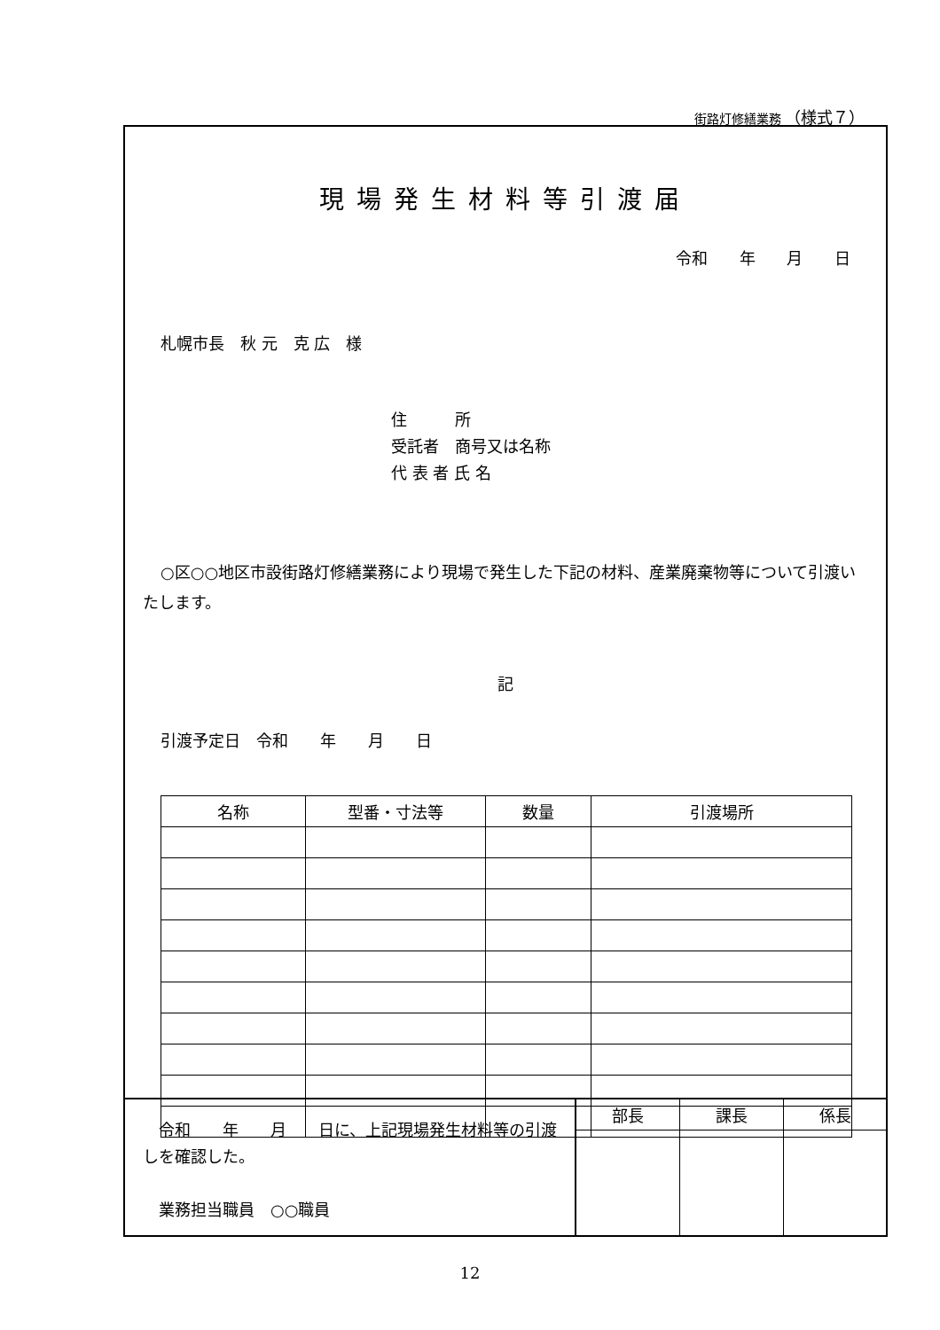街路灯修繕業務 （様式７）
現場発生材料等引渡届
令和 年 月 日
札幌市長　秋 元　克 広　様
住　　　所
受託者　商号又は名称
代 表 者 氏 名
○区○○地区市設街路灯修繕業務により現場で発生した下記の材料、産業廃棄物等について引渡いたします。
記
引渡予定日　令和　　年　　月　　日
| 名称 | 型番・寸法等 | 数量 | 引渡場所 |
| --- | --- | --- | --- |
　令和　　年　　月　　日に、上記現場発生材料等の引渡しを確認した。
　業務担当職員　○○職員
| 部長 | 課長 | 係長 |
| --- | --- | --- |
12